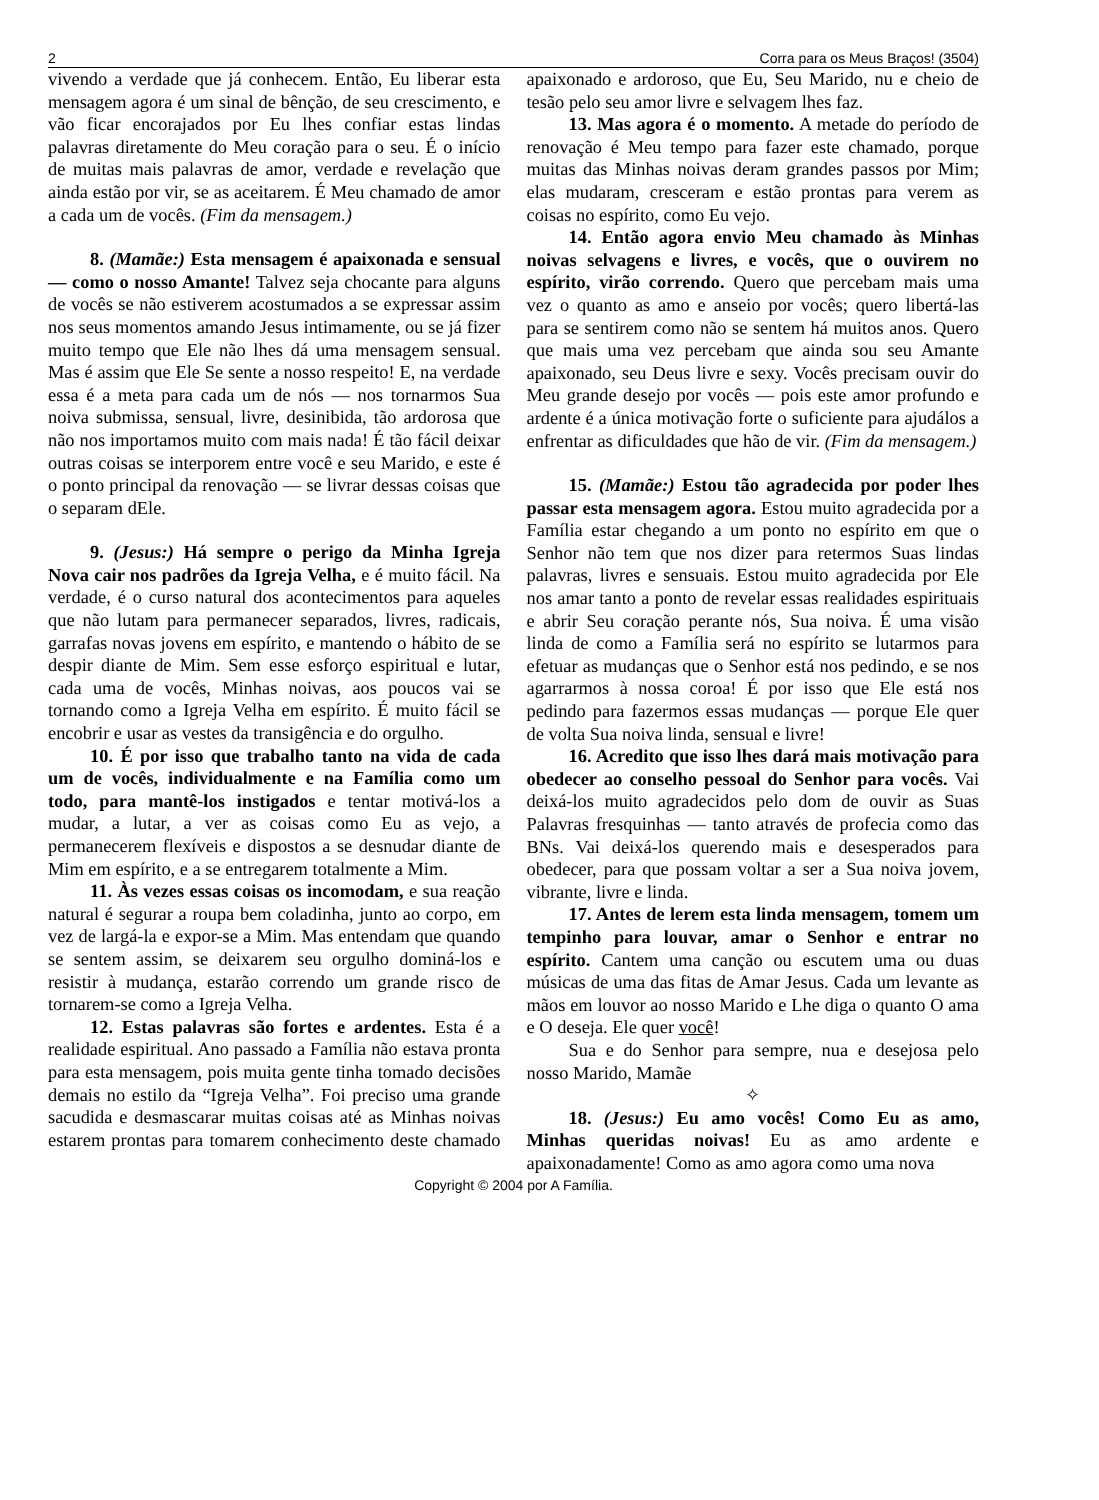2 Corra para os Meus Braços! (3504)
vivendo a verdade que já conhecem. Então, Eu liberar esta mensagem agora é um sinal de bênção, de seu crescimento, e vão ficar encorajados por Eu lhes confiar estas lindas palavras diretamente do Meu coração para o seu. É o início de muitas mais palavras de amor, verdade e revelação que ainda estão por vir, se as aceitarem. É Meu chamado de amor a cada um de vocês. (Fim da mensagem.)
8. (Mamãe:) Esta mensagem é apaixonada e sensual — como o nosso Amante! Talvez seja chocante para alguns de vocês se não estiverem acostumados a se expressar assim nos seus momentos amando Jesus intimamente, ou se já fizer muito tempo que Ele não lhes dá uma mensagem sensual. Mas é assim que Ele Se sente a nosso respeito! E, na verdade essa é a meta para cada um de nós — nos tornarmos Sua noiva submissa, sensual, livre, desinibida, tão ardorosa que não nos importamos muito com mais nada! É tão fácil deixar outras coisas se interporem entre você e seu Marido, e este é o ponto principal da renovação — se livrar dessas coisas que o separam dEle.
9. (Jesus:) Há sempre o perigo da Minha Igreja Nova cair nos padrões da Igreja Velha, e é muito fácil. Na verdade, é o curso natural dos acontecimentos para aqueles que não lutam para permanecer separados, livres, radicais, garrafas novas jovens em espírito, e mantendo o hábito de se despir diante de Mim. Sem esse esforço espiritual e lutar, cada uma de vocês, Minhas noivas, aos poucos vai se tornando como a Igreja Velha em espírito. É muito fácil se encobrir e usar as vestes da transigência e do orgulho.
10. É por isso que trabalho tanto na vida de cada um de vocês, individualmente e na Família como um todo, para mantê-los instigados e tentar motivá-los a mudar, a lutar, a ver as coisas como Eu as vejo, a permanecerem flexíveis e dispostos a se desnudar diante de Mim em espírito, e a se entregarem totalmente a Mim.
11. Às vezes essas coisas os incomodam, e sua reação natural é segurar a roupa bem coladinha, junto ao corpo, em vez de largá-la e expor-se a Mim. Mas entendam que quando se sentem assim, se deixarem seu orgulho dominá-los e resistir à mudança, estarão correndo um grande risco de tornarem-se como a Igreja Velha.
12. Estas palavras são fortes e ardentes. Esta é a realidade espiritual. Ano passado a Família não estava pronta para esta mensagem, pois muita gente tinha tomado decisões demais no estilo da “Igreja Velha”. Foi preciso uma grande sacudida e desmascarar muitas coisas até as Minhas noivas estarem prontas para tomarem conhecimento deste chamado apaixonado e ardoroso, que Eu, Seu Marido, nu e cheio de tesão pelo seu amor livre e selvagem lhes faz.
13. Mas agora é o momento. A metade do período de renovação é Meu tempo para fazer este chamado, porque muitas das Minhas noivas deram grandes passos por Mim; elas mudaram, cresceram e estão prontas para verem as coisas no espírito, como Eu vejo.
14. Então agora envio Meu chamado às Minhas noivas selvagens e livres, e vocês, que o ouvirem no espírito, virão correndo. Quero que percebam mais uma vez o quanto as amo e anseio por vocês; quero libertá-las para se sentirem como não se sentem há muitos anos. Quero que mais uma vez percebam que ainda sou seu Amante apaixonado, seu Deus livre e sexy. Vocês precisam ouvir do Meu grande desejo por vocês — pois este amor profundo e ardente é a única motivação forte o suficiente para ajudálos a enfrentar as dificuldades que hão de vir. (Fim da mensagem.)
15. (Mamãe:) Estou tão agradecida por poder lhes passar esta mensagem agora. Estou muito agradecida por a Família estar chegando a um ponto no espírito em que o Senhor não tem que nos dizer para retermos Suas lindas palavras, livres e sensuais. Estou muito agradecida por Ele nos amar tanto a ponto de revelar essas realidades espirituais e abrir Seu coração perante nós, Sua noiva. É uma visão linda de como a Família será no espírito se lutarmos para efetuar as mudanças que o Senhor está nos pedindo, e se nos agarrarmos à nossa coroa! É por isso que Ele está nos pedindo para fazermos essas mudanças — porque Ele quer de volta Sua noiva linda, sensual e livre!
16. Acredito que isso lhes dará mais motivação para obedecer ao conselho pessoal do Senhor para vocês. Vai deixá-los muito agradecidos pelo dom de ouvir as Suas Palavras fresquinhas — tanto através de profecia como das BNs. Vai deixá-los querendo mais e desesperados para obedecer, para que possam voltar a ser a Sua noiva jovem, vibrante, livre e linda.
17. Antes de lerem esta linda mensagem, tomem um tempinho para louvar, amar o Senhor e entrar no espírito. Cantem uma canção ou escutem uma ou duas músicas de uma das fitas de Amar Jesus. Cada um levante as mãos em louvor ao nosso Marido e Lhe diga o quanto O ama e O deseja. Ele quer você!
Sua e do Senhor para sempre, nua e desejosa pelo nosso Marido, Mamãe
✧
18. (Jesus:) Eu amo vocês! Como Eu as amo, Minhas queridas noivas! Eu as amo ardente e apaixonadamente! Como as amo agora como uma nova
Copyright © 2004 por A Família.